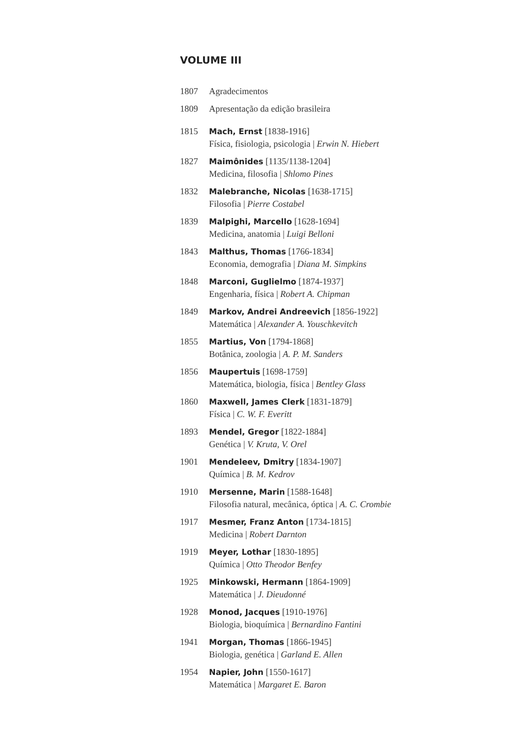VOLUME III
1807 Agradecimentos
1809 Apresentação da edição brasileira
1815 Mach, Ernst [1838-1916]
Física, fisiologia, psicologia | Erwin N. Hiebert
1827 Maimônides [1135/1138-1204]
Medicina, filosofia | Shlomo Pines
1832 Malebranche, Nicolas [1638-1715]
Filosofia | Pierre Costabel
1839 Malpighi, Marcello [1628-1694]
Medicina, anatomia | Luigi Belloni
1843 Malthus, Thomas [1766-1834]
Economia, demografia | Diana M. Simpkins
1848 Marconi, Guglielmo [1874-1937]
Engenharia, física | Robert A. Chipman
1849 Markov, Andrei Andreevich [1856-1922]
Matemática | Alexander A. Youschkevitch
1855 Martius, Von [1794-1868]
Botânica, zoologia | A. P. M. Sanders
1856 Maupertuis [1698-1759]
Matemática, biologia, física | Bentley Glass
1860 Maxwell, James Clerk [1831-1879]
Física | C. W. F. Everitt
1893 Mendel, Gregor [1822-1884]
Genética | V. Kruta, V. Orel
1901 Mendeleev, Dmitry [1834-1907]
Química | B. M. Kedrov
1910 Mersenne, Marin [1588-1648]
Filosofia natural, mecânica, óptica | A. C. Crombie
1917 Mesmer, Franz Anton [1734-1815]
Medicina | Robert Darnton
1919 Meyer, Lothar [1830-1895]
Química | Otto Theodor Benfey
1925 Minkowski, Hermann [1864-1909]
Matemática | J. Dieudonné
1928 Monod, Jacques [1910-1976]
Biologia, bioquímica | Bernardino Fantini
1941 Morgan, Thomas [1866-1945]
Biologia, genética | Garland E. Allen
1954 Napier, John [1550-1617]
Matemática | Margaret E. Baron